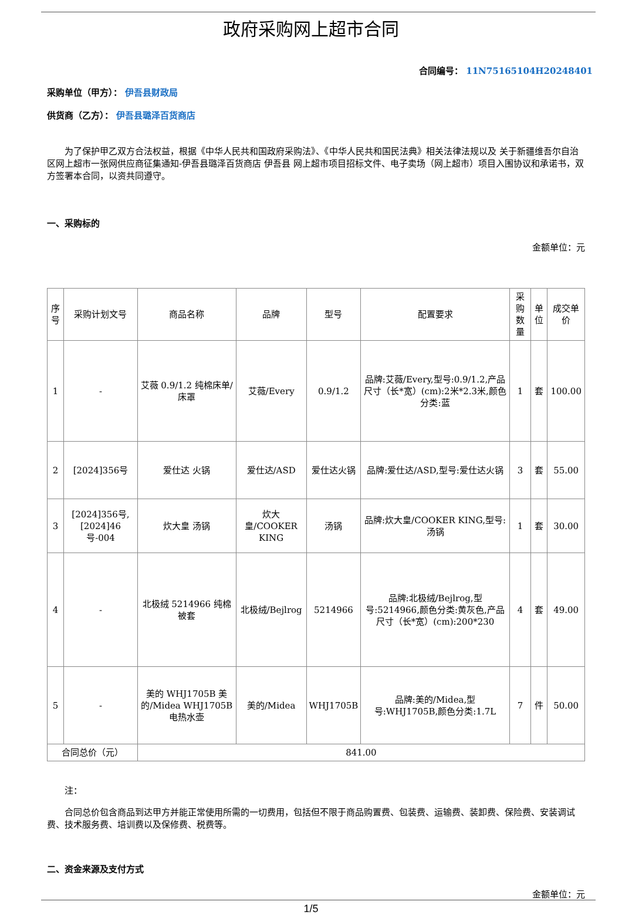政府采购网上超市合同
合同编号： 11N75165104H20248401
采购单位（甲方）： 伊吾县财政局
供货商（乙方）： 伊吾县璐泽百货商店
为了保护甲乙双方合法权益，根据《中华人民共和国政府采购法》、《中华人民共和国民法典》相关法律法规以及 关于新疆维吾尔自治区网上超市一张网供应商征集通知-伊吾县璐泽百货商店 伊吾县 网上超市项目招标文件、电子卖场（网上超市）项目入围协议和承诺书，双方签署本合同，以资共同遵守。
一、采购标的
金额单位：元
| 序号 | 采购计划文号 | 商品名称 | 品牌 | 型号 | 配置要求 | 采购数量 | 单位 | 成交单价 |
| --- | --- | --- | --- | --- | --- | --- | --- | --- |
| 1 | - | 艾薇 0.9/1.2 纯棉床单/床罩 | 艾薇/Every | 0.9/1.2 | 品牌:艾薇/Every,型号:0.9/1.2,产品尺寸（长*宽）(cm):2米*2.3米,颜色分类:蓝 | 1 | 套 | 100.00 |
| 2 | [2024]356号 | 爱仕达 火锅 | 爱仕达/ASD | 爱仕达火锅 | 品牌:爱仕达/ASD,型号:爱仕达火锅 | 3 | 套 | 55.00 |
| 3 | [2024]356号,[2024]46号-004 | 炊大皇 汤锅 | 炊大皇/COOKER KING | 汤锅 | 品牌:炊大皇/COOKER KING,型号:汤锅 | 1 | 套 | 30.00 |
| 4 | - | 北极绒 5214966 纯棉被套 | 北极绒/Bejlrog | 5214966 | 品牌:北极绒/Bejlrog,型号:5214966,颜色分类:黄灰色,产品尺寸（长*宽）(cm):200*230 | 4 | 套 | 49.00 |
| 5 | - | 美的 WHJ1705B 美的/Midea WHJ1705B电热水壶 | 美的/Midea | WHJ1705B | 品牌:美的/Midea,型号:WHJ1705B,颜色分类:1.7L | 7 | 件 | 50.00 |
| 合同总价（元） | | 841.00 | | | | | | |
注：
合同总价包含商品到达甲方并能正常使用所需的一切费用，包括但不限于商品购置费、包装费、运输费、装卸费、保险费、安装调试费、技术服务费、培训费以及保修费、税费等。
二、资金来源及支付方式
金额单位：元
1/5